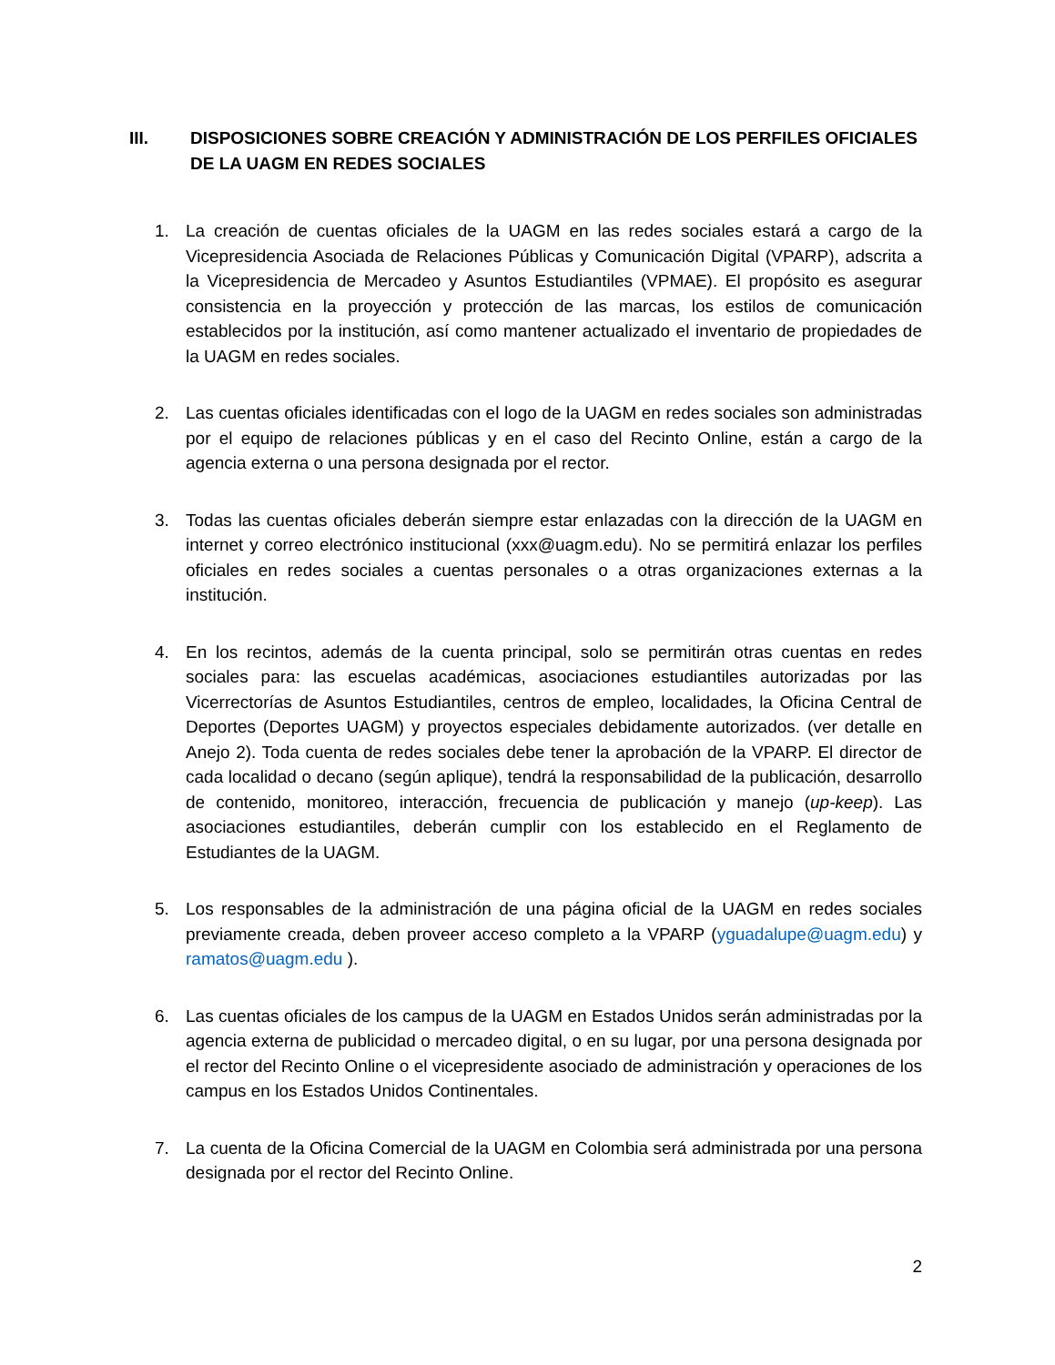III. DISPOSICIONES SOBRE CREACIÓN Y ADMINISTRACIÓN DE LOS PERFILES OFICIALES DE LA UAGM EN REDES SOCIALES
1. La creación de cuentas oficiales de la UAGM en las redes sociales estará a cargo de la Vicepresidencia Asociada de Relaciones Públicas y Comunicación Digital (VPARP), adscrita a la Vicepresidencia de Mercadeo y Asuntos Estudiantiles (VPMAE). El propósito es asegurar consistencia en la proyección y protección de las marcas, los estilos de comunicación establecidos por la institución, así como mantener actualizado el inventario de propiedades de la UAGM en redes sociales.
2. Las cuentas oficiales identificadas con el logo de la UAGM en redes sociales son administradas por el equipo de relaciones públicas y en el caso del Recinto Online, están a cargo de la agencia externa o una persona designada por el rector.
3. Todas las cuentas oficiales deberán siempre estar enlazadas con la dirección de la UAGM en internet y correo electrónico institucional (xxx@uagm.edu). No se permitirá enlazar los perfiles oficiales en redes sociales a cuentas personales o a otras organizaciones externas a la institución.
4. En los recintos, además de la cuenta principal, solo se permitirán otras cuentas en redes sociales para: las escuelas académicas, asociaciones estudiantiles autorizadas por las Vicerrectorías de Asuntos Estudiantiles, centros de empleo, localidades, la Oficina Central de Deportes (Deportes UAGM) y proyectos especiales debidamente autorizados. (ver detalle en Anejo 2). Toda cuenta de redes sociales debe tener la aprobación de la VPARP. El director de cada localidad o decano (según aplique), tendrá la responsabilidad de la publicación, desarrollo de contenido, monitoreo, interacción, frecuencia de publicación y manejo (up-keep). Las asociaciones estudiantiles, deberán cumplir con los establecido en el Reglamento de Estudiantes de la UAGM.
5. Los responsables de la administración de una página oficial de la UAGM en redes sociales previamente creada, deben proveer acceso completo a la VPARP (yguadalupe@uagm.edu) y ramatos@uagm.edu ).
6. Las cuentas oficiales de los campus de la UAGM en Estados Unidos serán administradas por la agencia externa de publicidad o mercadeo digital, o en su lugar, por una persona designada por el rector del Recinto Online o el vicepresidente asociado de administración y operaciones de los campus en los Estados Unidos Continentales.
7. La cuenta de la Oficina Comercial de la UAGM en Colombia será administrada por una persona designada por el rector del Recinto Online.
2